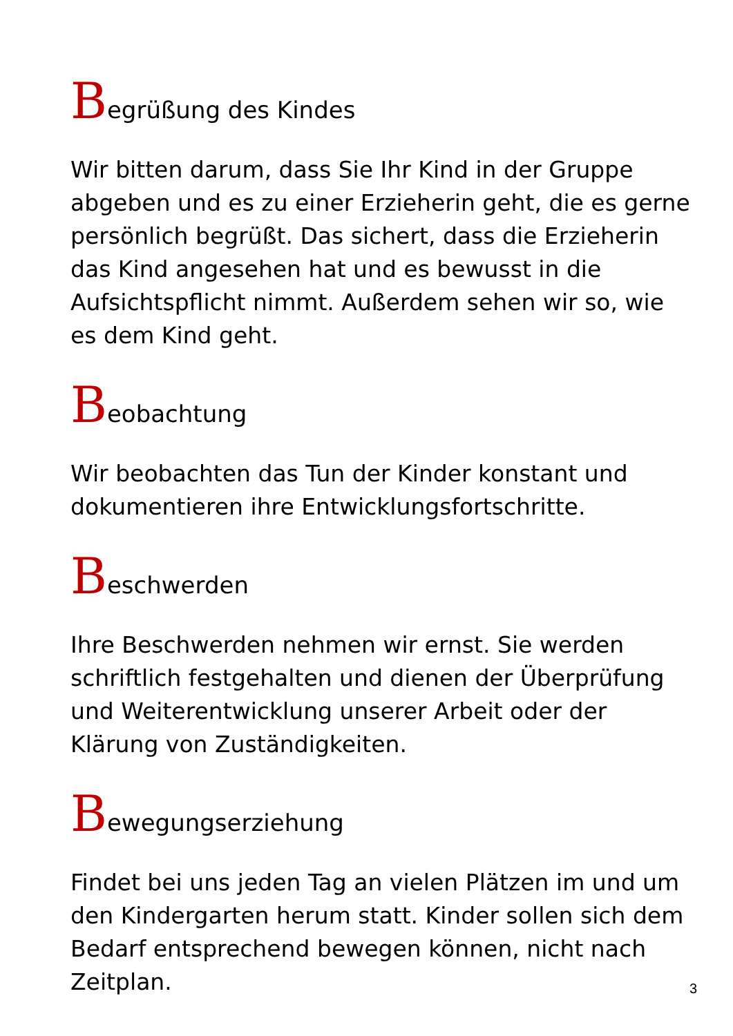Begrüßung des Kindes
Wir bitten darum, dass Sie Ihr Kind in der Gruppe abgeben und es zu einer Erzieherin geht, die es gerne persönlich begrüßt. Das sichert, dass die Erzieherin das Kind angesehen hat und es bewusst in die Aufsichtspflicht nimmt. Außerdem sehen wir so, wie es dem Kind geht.
Beobachtung
Wir beobachten das Tun der Kinder konstant und dokumentieren ihre Entwicklungsfortschritte.
Beschwerden
Ihre Beschwerden nehmen wir ernst. Sie werden schriftlich festgehalten und dienen der Überprüfung und Weiterentwicklung unserer Arbeit oder der Klärung von Zuständigkeiten.
Bewegungserziehung
Findet bei uns jeden Tag an vielen Plätzen im und um den Kindergarten herum statt. Kinder sollen sich dem Bedarf entsprechend bewegen können, nicht nach Zeitplan.
3